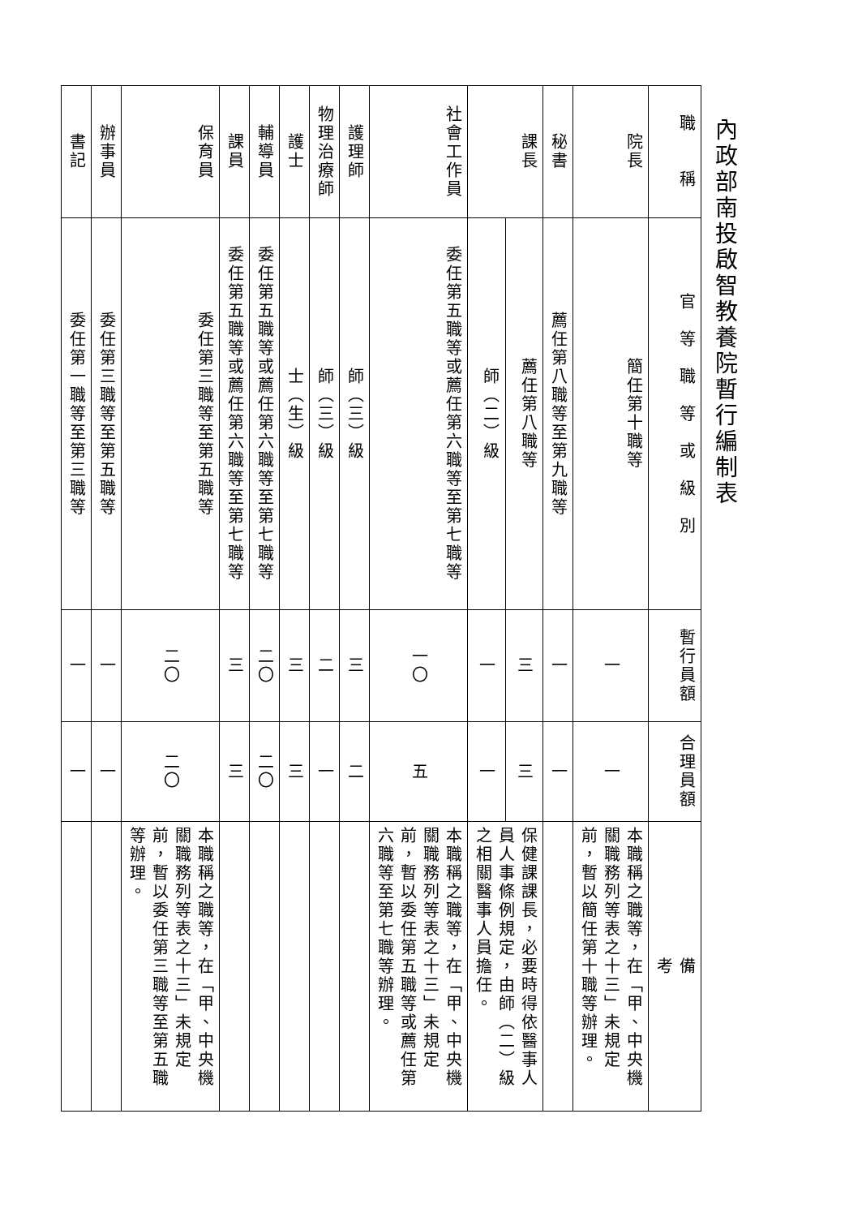內政部南投啟智教養院暫行編制表
| 職 稱 | 官 等 職 等 或 級 別 | 暫行員額 | 合理員額 | 備 考 |
| --- | --- | --- | --- | --- |
| 院長 | 簡任第十職等 | 一 | 一 | 本職稱之職等，在「甲、中央機關職務列等表之十三」未規定前，暫以簡任第十職等辦理。 |
| 秘書 | 薦任第八職等至第九職等 | 一 | 一 | |
| 課長 | 薦任第八職等 | 三 | 三 | 保健課課長，必要時得依醫事人員人事條例規定，由師（二）級之相關醫事人員擔任。 |
| | 師（二）級 | 一 | 一 | |
| 社會工作員 | 委任第五職等或薦任第六職等至第七職等 | 一〇 | 五 | 本職稱之職等，在「甲、中央機關職務列等表之十三」未規定前，暫以委任第五職等或薦任第六職等至第七職等辦理。 |
| 護理師 | 師（三）級 | 三 | 二 | |
| 物理治療師 | 師（三）級 | 二 | 一 | |
| 護士 | 士（生）級 | 三 | 三 | |
| 輔導員 | 委任第五職等或薦任第六職等至第七職等 | 二〇 | 二〇 | |
| 課員 | 委任第五職等或薦任第六職等至第七職等 | 三 | 三 | |
| 保育員 | 委任第三職等至第五職等 | 二〇 | 二〇 | 本職稱之職等，在「甲、中央機關職務列等表之十三」未規定前，暫以委任第三職等至第五職等辦理。 |
| 辦事員 | 委任第三職等至第五職等 | 一 | 一 | |
| 書記 | 委任第一職等至第三職等 | 一 | 一 | |